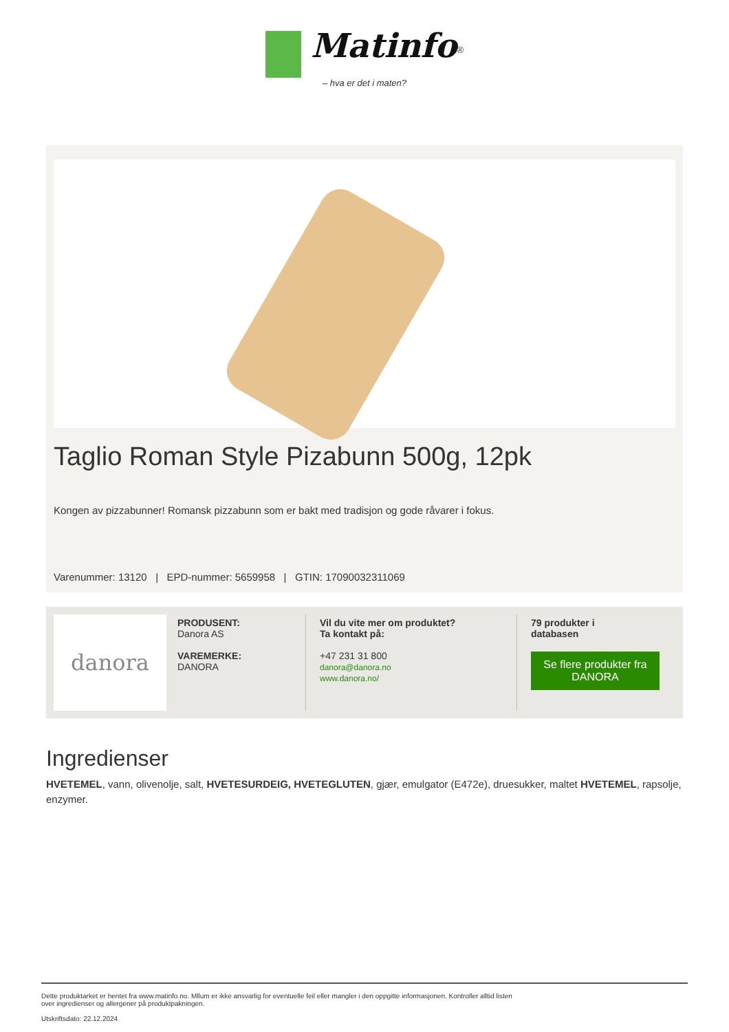Matinfo<sup>®</sup>
– hva er det i maten?
Taglio Roman Style Pizabunn 500g, 12pk
Kongen av pizzabunner! Romansk pizzabunn som er bakt med tradisjon og gode råvarer i fokus.
Varenummer: 13120 | EPD-nummer: 5659958 | GTIN: 17090032311069
danora
PRODUSENT:
Danora AS
VAREMERKE:
DANORA
Vil du vite mer om produktet?
Ta kontakt på:
+47 231 31 800
danora@danora.no
www.danora.no/
79 produkter i
databasen
Se flere produkter fra DANORA
Ingredienser
HVETEMEL, vann, olivenolje, salt, HVETESURDEIG, HVETEGLUTEN, gjær, emulgator (E472e), druesukker, maltet HVETEMEL, rapsolje, enzymer.
Dette produktarket er hentet fra www.matinfo.no. Mllum er ikke ansvarlig for eventuelle feil eller mangler i den oppgitte informasjonen. Kontroller alltid listen
over ingredienser og allergener på produktpakningen.
Utskriftsdato: 22.12.2024